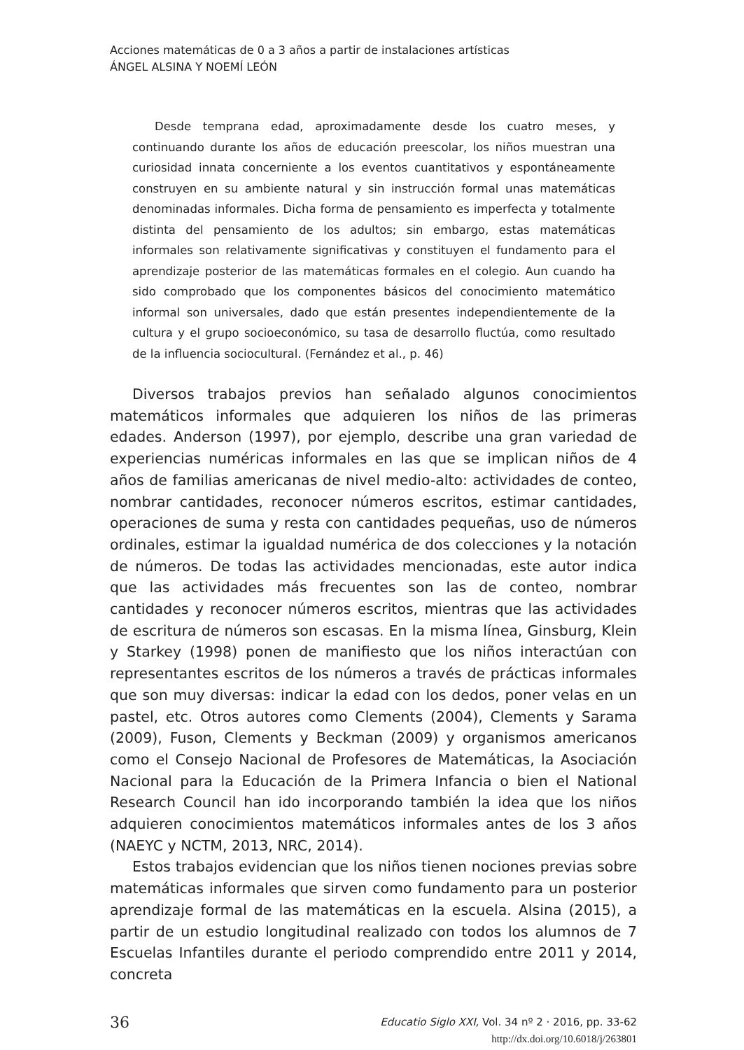Acciones matemáticas de 0 a 3 años a partir de instalaciones artísticas
ÁNGEL ALSINA Y NOEMÍ LEÓN
Desde temprana edad, aproximadamente desde los cuatro meses, y continuando durante los años de educación preescolar, los niños muestran una curiosidad innata concerniente a los eventos cuantitativos y espontáneamente construyen en su ambiente natural y sin instrucción formal unas matemáticas denominadas informales. Dicha forma de pensamiento es imperfecta y totalmente distinta del pensamiento de los adultos; sin embargo, estas matemáticas informales son relativamente significativas y constituyen el fundamento para el aprendizaje posterior de las matemáticas formales en el colegio. Aun cuando ha sido comprobado que los componentes básicos del conocimiento matemático informal son universales, dado que están presentes independientemente de la cultura y el grupo socioeconómico, su tasa de desarrollo fluctúa, como resultado de la influencia sociocultural. (Fernández et al., p. 46)
Diversos trabajos previos han señalado algunos conocimientos matemáticos informales que adquieren los niños de las primeras edades. Anderson (1997), por ejemplo, describe una gran variedad de experiencias numéricas informales en las que se implican niños de 4 años de familias americanas de nivel medio-alto: actividades de conteo, nombrar cantidades, reconocer números escritos, estimar cantidades, operaciones de suma y resta con cantidades pequeñas, uso de números ordinales, estimar la igualdad numérica de dos colecciones y la notación de números. De todas las actividades mencionadas, este autor indica que las actividades más frecuentes son las de conteo, nombrar cantidades y reconocer números escritos, mientras que las actividades de escritura de números son escasas. En la misma línea, Ginsburg, Klein y Starkey (1998) ponen de manifiesto que los niños interactúan con representantes escritos de los números a través de prácticas informales que son muy diversas: indicar la edad con los dedos, poner velas en un pastel, etc. Otros autores como Clements (2004), Clements y Sarama (2009), Fuson, Clements y Beckman (2009) y organismos americanos como el Consejo Nacional de Profesores de Matemáticas, la Asociación Nacional para la Educación de la Primera Infancia o bien el National Research Council han ido incorporando también la idea que los niños adquieren conocimientos matemáticos informales antes de los 3 años (NAEYC y NCTM, 2013, NRC, 2014).
Estos trabajos evidencian que los niños tienen nociones previas sobre matemáticas informales que sirven como fundamento para un posterior aprendizaje formal de las matemáticas en la escuela. Alsina (2015), a partir de un estudio longitudinal realizado con todos los alumnos de 7 Escuelas Infantiles durante el periodo comprendido entre 2011 y 2014, concreta
36
Educatio Siglo XXI, Vol. 34 nº 2 · 2016, pp. 33-62
http://dx.doi.org/10.6018/j/263801